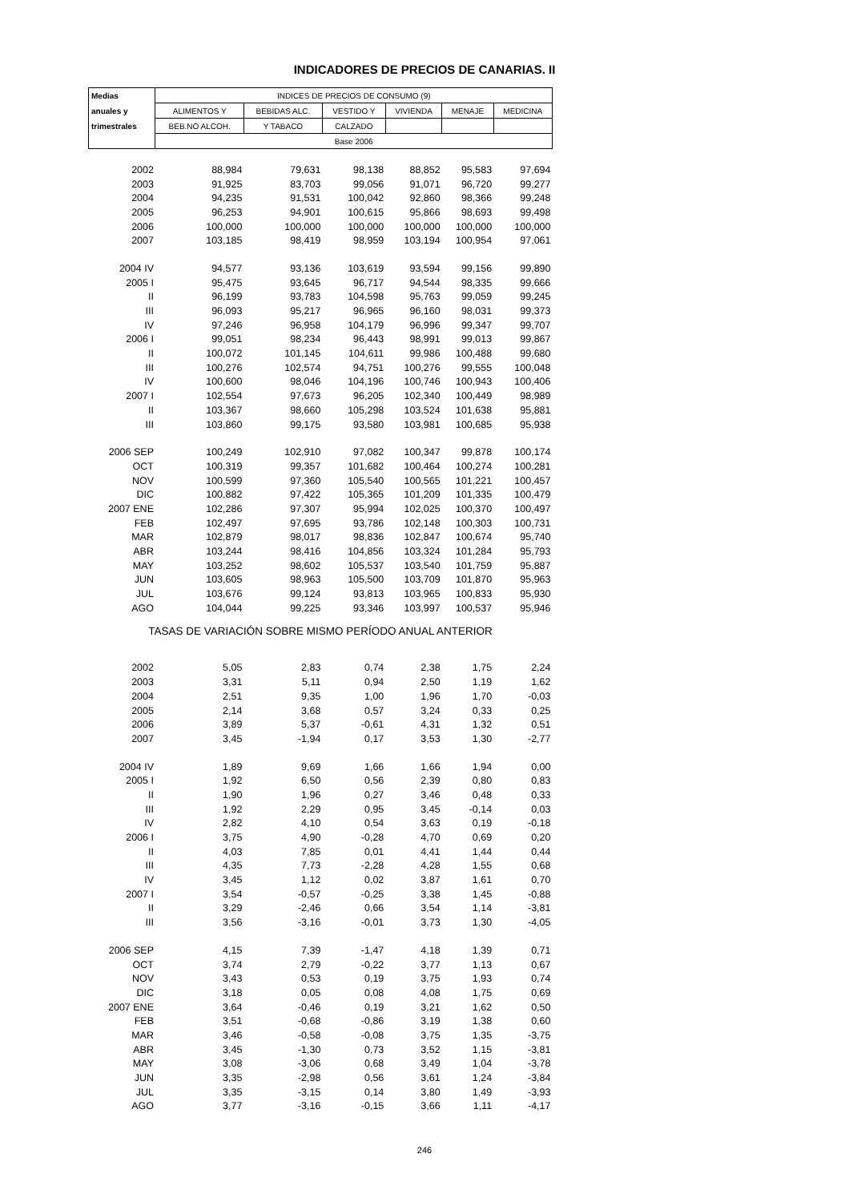INDICADORES DE PRECIOS DE CANARIAS. II
| Medias | INDICES DE PRECIOS DE CONSUMO (9) | | | | | |
| --- | --- | --- | --- | --- | --- | --- |
| anuales y | ALIMENTOS Y | BEBIDAS ALC. | VESTIDO Y | VIVIENDA | MENAJE | MEDICINA |
| trimestrales | BEB.NO ALCOH. | Y TABACO | CALZADO | | | |
| | Base 2006 | | | | | |
| 2002 | 88,984 | 79,631 | 98,138 | 88,852 | 95,583 | 97,694 |
| 2003 | 91,925 | 83,703 | 99,056 | 91,071 | 96,720 | 99,277 |
| 2004 | 94,235 | 91,531 | 100,042 | 92,860 | 98,366 | 99,248 |
| 2005 | 96,253 | 94,901 | 100,615 | 95,866 | 98,693 | 99,498 |
| 2006 | 100,000 | 100,000 | 100,000 | 100,000 | 100,000 | 100,000 |
| 2007 | 103,185 | 98,419 | 98,959 | 103,194 | 100,954 | 97,061 |
| 2004 IV | 94,577 | 93,136 | 103,619 | 93,594 | 99,156 | 99,890 |
| 2005 I | 95,475 | 93,645 | 96,717 | 94,544 | 98,335 | 99,666 |
| II | 96,199 | 93,783 | 104,598 | 95,763 | 99,059 | 99,245 |
| III | 96,093 | 95,217 | 96,965 | 96,160 | 98,031 | 99,373 |
| IV | 97,246 | 96,958 | 104,179 | 96,996 | 99,347 | 99,707 |
| 2006 I | 99,051 | 98,234 | 96,443 | 98,991 | 99,013 | 99,867 |
| II | 100,072 | 101,145 | 104,611 | 99,986 | 100,488 | 99,680 |
| III | 100,276 | 102,574 | 94,751 | 100,276 | 99,555 | 100,048 |
| IV | 100,600 | 98,046 | 104,196 | 100,746 | 100,943 | 100,406 |
| 2007 I | 102,554 | 97,673 | 96,205 | 102,340 | 100,449 | 98,989 |
| II | 103,367 | 98,660 | 105,298 | 103,524 | 101,638 | 95,881 |
| III | 103,860 | 99,175 | 93,580 | 103,981 | 100,685 | 95,938 |
| 2006 SEP | 100,249 | 102,910 | 97,082 | 100,347 | 99,878 | 100,174 |
| OCT | 100,319 | 99,357 | 101,682 | 100,464 | 100,274 | 100,281 |
| NOV | 100,599 | 97,360 | 105,540 | 100,565 | 101,221 | 100,457 |
| DIC | 100,882 | 97,422 | 105,365 | 101,209 | 101,335 | 100,479 |
| 2007 ENE | 102,286 | 97,307 | 95,994 | 102,025 | 100,370 | 100,497 |
| FEB | 102,497 | 97,695 | 93,786 | 102,148 | 100,303 | 100,731 |
| MAR | 102,879 | 98,017 | 98,836 | 102,847 | 100,674 | 95,740 |
| ABR | 103,244 | 98,416 | 104,856 | 103,324 | 101,284 | 95,793 |
| MAY | 103,252 | 98,602 | 105,537 | 103,540 | 101,759 | 95,887 |
| JUN | 103,605 | 98,963 | 105,500 | 103,709 | 101,870 | 95,963 |
| JUL | 103,676 | 99,124 | 93,813 | 103,965 | 100,833 | 95,930 |
| AGO | 104,044 | 99,225 | 93,346 | 103,997 | 100,537 | 95,946 |
| TASAS DE VARIACIÓN SOBRE MISMO PERÍODO ANUAL ANTERIOR | | | | | | |
| 2002 | 5,05 | 2,83 | 0,74 | 2,38 | 1,75 | 2,24 |
| 2003 | 3,31 | 5,11 | 0,94 | 2,50 | 1,19 | 1,62 |
| 2004 | 2,51 | 9,35 | 1,00 | 1,96 | 1,70 | -0,03 |
| 2005 | 2,14 | 3,68 | 0,57 | 3,24 | 0,33 | 0,25 |
| 2006 | 3,89 | 5,37 | -0,61 | 4,31 | 1,32 | 0,51 |
| 2007 | 3,45 | -1,94 | 0,17 | 3,53 | 1,30 | -2,77 |
| 2004 IV | 1,89 | 9,69 | 1,66 | 1,66 | 1,94 | 0,00 |
| 2005 I | 1,92 | 6,50 | 0,56 | 2,39 | 0,80 | 0,83 |
| II | 1,90 | 1,96 | 0,27 | 3,46 | 0,48 | 0,33 |
| III | 1,92 | 2,29 | 0,95 | 3,45 | -0,14 | 0,03 |
| IV | 2,82 | 4,10 | 0,54 | 3,63 | 0,19 | -0,18 |
| 2006 I | 3,75 | 4,90 | -0,28 | 4,70 | 0,69 | 0,20 |
| II | 4,03 | 7,85 | 0,01 | 4,41 | 1,44 | 0,44 |
| III | 4,35 | 7,73 | -2,28 | 4,28 | 1,55 | 0,68 |
| IV | 3,45 | 1,12 | 0,02 | 3,87 | 1,61 | 0,70 |
| 2007 I | 3,54 | -0,57 | -0,25 | 3,38 | 1,45 | -0,88 |
| II | 3,29 | -2,46 | 0,66 | 3,54 | 1,14 | -3,81 |
| III | 3,56 | -3,16 | -0,01 | 3,73 | 1,30 | -4,05 |
| 2006 SEP | 4,15 | 7,39 | -1,47 | 4,18 | 1,39 | 0,71 |
| OCT | 3,74 | 2,79 | -0,22 | 3,77 | 1,13 | 0,67 |
| NOV | 3,43 | 0,53 | 0,19 | 3,75 | 1,93 | 0,74 |
| DIC | 3,18 | 0,05 | 0,08 | 4,08 | 1,75 | 0,69 |
| 2007 ENE | 3,64 | -0,46 | 0,19 | 3,21 | 1,62 | 0,50 |
| FEB | 3,51 | -0,68 | -0,86 | 3,19 | 1,38 | 0,60 |
| MAR | 3,46 | -0,58 | -0,08 | 3,75 | 1,35 | -3,75 |
| ABR | 3,45 | -1,30 | 0,73 | 3,52 | 1,15 | -3,81 |
| MAY | 3,08 | -3,06 | 0,68 | 3,49 | 1,04 | -3,78 |
| JUN | 3,35 | -2,98 | 0,56 | 3,61 | 1,24 | -3,84 |
| JUL | 3,35 | -3,15 | 0,14 | 3,80 | 1,49 | -3,93 |
| AGO | 3,77 | -3,16 | -0,15 | 3,66 | 1,11 | -4,17 |
246